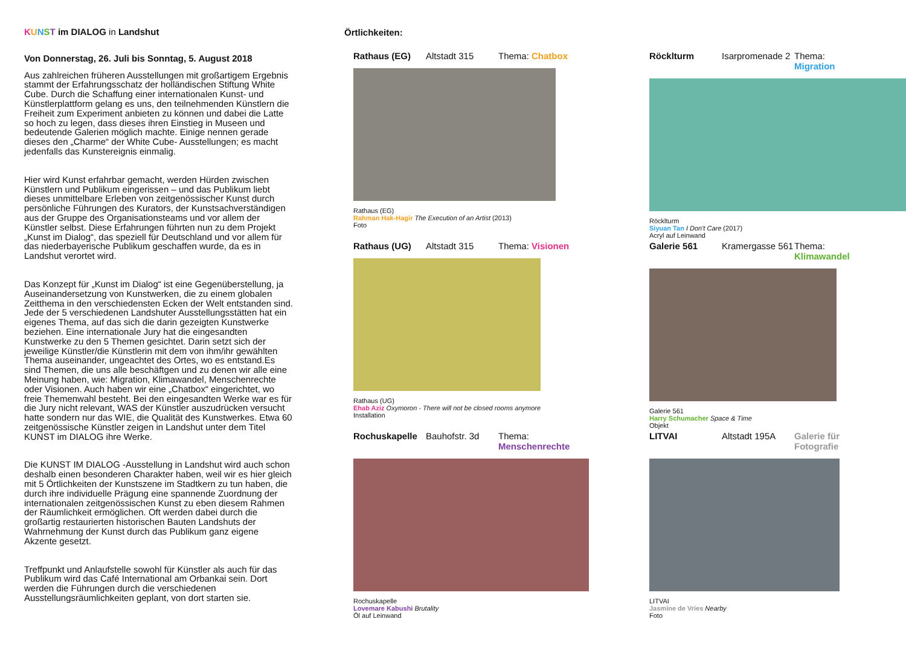KUNST im DIALOG in Landshut
Von Donnerstag, 26. Juli bis Sonntag, 5. August 2018
Aus zahlreichen früheren Ausstellungen mit großartigem Ergebnis stammt der Erfahrungsschatz der holländischen Stiftung White Cube. Durch die Schaffung einer internationalen Kunst- und Künstlerplattform gelang es uns, den teilnehmenden Künstlern die Freiheit zum Experiment anbieten zu können und dabei die Latte so hoch zu legen, dass dieses ihren Einstieg in Museen und bedeutende Galerien möglich machte. Einige nennen gerade dieses den „Charme“ der White Cube- Ausstellungen; es macht jedenfalls das Kunstereignis einmalig.
Hier wird Kunst erfahrbar gemacht, werden Hürden zwischen Künstlern und Publikum eingerissen – und das Publikum liebt dieses unmittelbare Erleben von zeitgenössischer Kunst durch persönliche Führungen des Kurators, der Kunstsachverständigen aus der Gruppe des Organisationsteams und vor allem der Künstler selbst. Diese Erfahrungen führten nun zu dem Projekt „Kunst im Dialog“, das speziell für Deutschland und vor allem für das niederbayerische Publikum geschaffen wurde, da es in Landshut verortet wird.
Das Konzept für „Kunst im Dialog“ ist eine Gegenüberstellung, ja Auseinandersetzung von Kunstwerken, die zu einem globalen Zeitthema in den verschiedensten Ecken der Welt entstanden sind. Jede der 5 verschiedenen Landshuter Ausstellungsstätten hat ein eigenes Thema, auf das sich die darin gezeigten Kunstwerke beziehen. Eine internationale Jury hat die eingesandten Kunstwerke zu den 5 Themen gesichtet. Darin setzt sich der jeweilige Künstler/die Künstlerin mit dem von ihm/ihr gewählten Thema auseinander, ungeachtet des Ortes, wo es entstand.Es sind Themen, die uns alle beschäftgen und zu denen wir alle eine Meinung haben, wie: Migration, Klimawandel, Menschenrechte oder Visionen. Auch haben wir eine „Chatbox“ eingerichtet, wo freie Themenwahl besteht. Bei den eingesandten Werke war es für die Jury nicht relevant, WAS der Künstler auszudrücken versucht hatte sondern nur das WIE, die Qualität des Kunstwerkes. Etwa 60 zeitgenössische Künstler zeigen in Landshut unter dem Titel KUNST im DIALOG ihre Werke.
Die KUNST IM DIALOG -Ausstellung in Landshut wird auch schon deshalb einen besonderen Charakter haben, weil wir es hier gleich mit 5 Örtlichkeiten der Kunstszene im Stadtkern zu tun haben, die durch ihre individuelle Prägung eine spannende Zuordnung der internationalen zeitgenössischen Kunst zu eben diesem Rahmen der Räumlichkeit ermöglichen. Oft werden dabei durch die großartig restaurierten historischen Bauten Landshuts der Wahrnehmung der Kunst durch das Publikum ganz eigene Akzente gesetzt.
Treffpunkt und Anlaufstelle sowohl für Künstler als auch für das Publikum wird das Café International am Orbankai sein. Dort werden die Führungen durch die verschiedenen Ausstellungsräumlichkeiten geplant, von dort starten sie.
Örtlichkeiten:
Rathaus (EG) Altstadt 315 Thema: Chatbox
Rathaus (EG)
Rahman Hak-Hagir The Execution of an Artist (2013)
Foto
Röcklturm Isarpromenade 2 Thema: Migration
Röcklturm
Siyuan Tan I Don't Care (2017)
Acryl auf Leinwand
Rathaus (UG) Altstadt 315 Thema: Visionen
Rathaus (UG)
Ehab Aziz Oxymoron - There will not be closed rooms anymore
Installation
Galerie 561 Kramergasse 561 Thema: Klimawandel
Galerie 561
Harry Schumacher Space & Time
Objekt
Rochuskapelle Bauhofstr. 3d Thema: Menschenrechte
Rochuskapelle
Lovemare Kabushi Brutality
Öl auf Leinwand
LITVAI Altstadt 195A Galerie für Fotografie
LITVAI
Jasmine de Vries Nearby
Foto